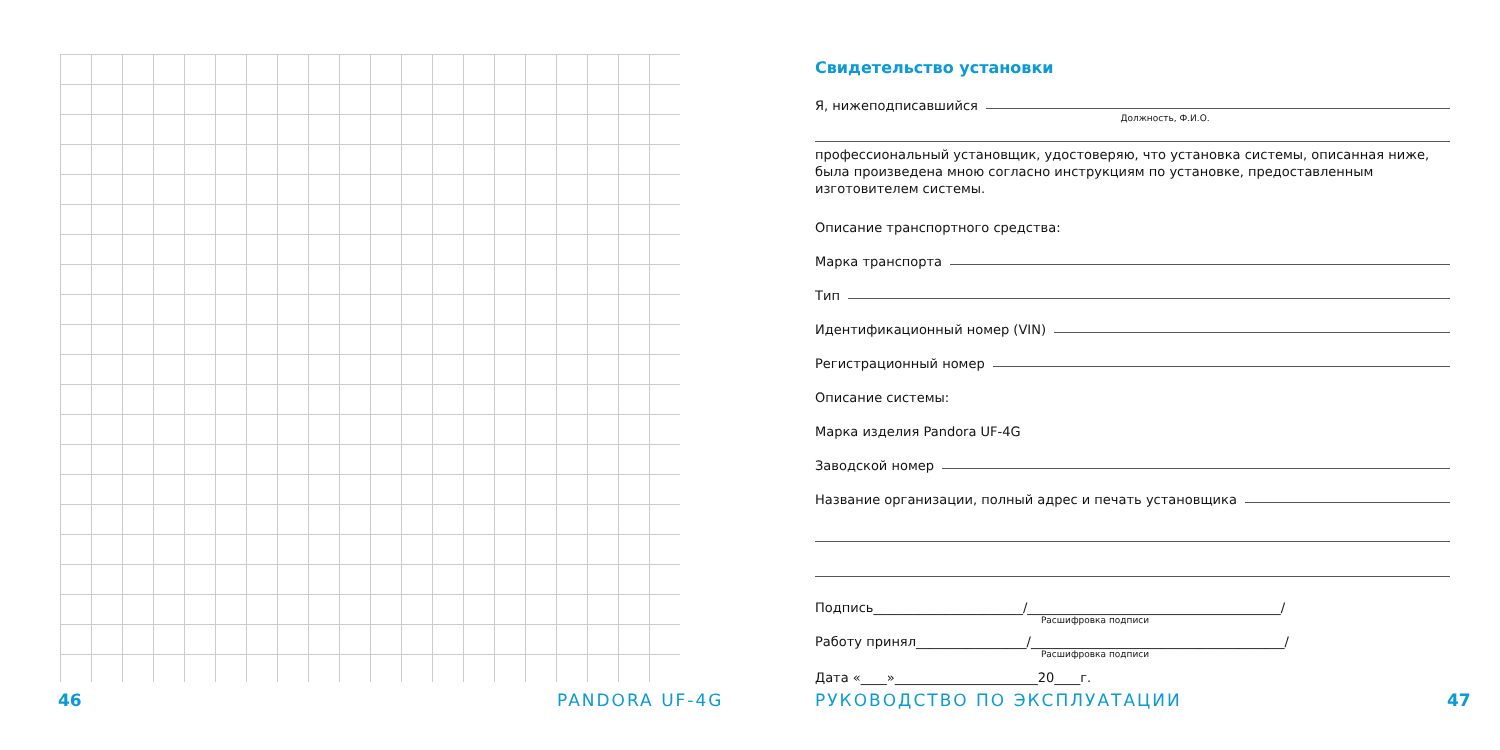46 PANDORA UF-4G
Свидетельство установки
Я, нижеподписавшийся
Должность, Ф.И.О.
профессиональный установщик, удостоверяю, что установка системы, описанная ниже, была произведена мною согласно инструкциям по установке, предоставленным изготовителем системы.
Описание транспортного средства:
Марка транспорта
Тип
Идентификационный номер (VIN)
Регистрационный номер
Описание системы:
Марка изделия Pandora UF-4G
Заводской номер
Название организации, полный адрес и печать установщика
Подпись_______________________/_______________________________________/
Расшифровка подписи
Работу принял_________________/_______________________________________/
Расшифровка подписи
Дата «____»______________________20____г.
РУКОВОДСТВО ПО ЭКСПЛУАТАЦИИ 47